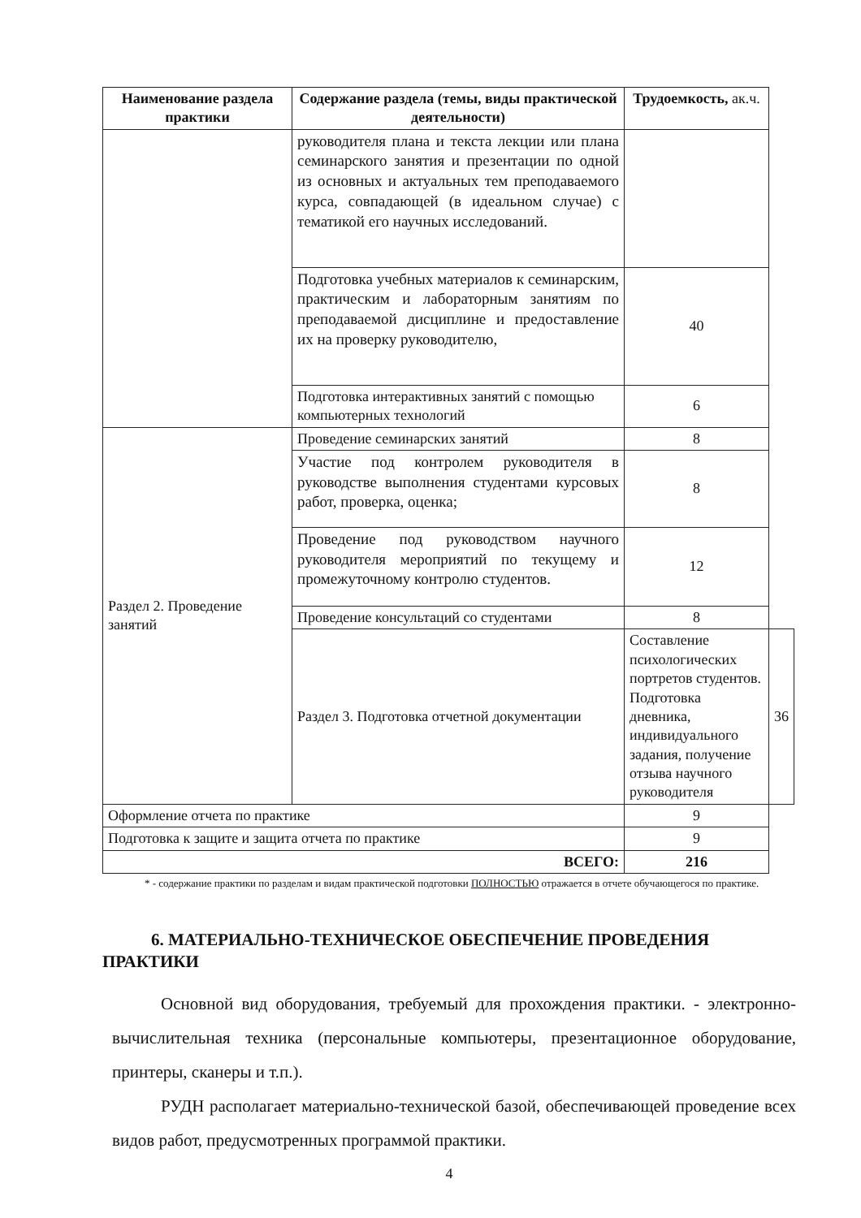| Наименование раздела практики | Содержание раздела (темы, виды практической деятельности) | Трудоемкость, ак.ч. | |
| --- | --- | --- | --- |
| | руководителя плана и текста лекции или плана семинарского занятия и презентации по одной из основных и актуальных тем преподаваемого курса, совпадающей (в идеальном случае) с тематикой его научных исследований. | | |
| | Подготовка учебных материалов к семинарским, практическим и лабораторным занятиям по преподаваемой дисциплине и предоставление их на проверку руководителю, | 40 | |
| | Подготовка интерактивных занятий с помощью компьютерных технологий | 6 | |
| Раздел 2. Проведение занятий | Проведение семинарских занятий | 8 | |
| | Участие под контролем руководителя в руководстве выполнения студентами курсовых работ, проверка, оценка; | 8 | |
| | Проведение под руководством научного руководителя мероприятий по текущему и промежуточному контролю студентов. | 12 | |
| | Проведение консультаций со студентами | 8 | |
| | Раздел 3. Подготовка отчетной документации | Составление психологических портретов студентов. Подготовка дневника, индивидуального задания, получение отзыва научного руководителя | 36 |
| Оформление отчета по практике | | 9 | |
| Подготовка к защите и защита отчета по практике | | 9 | |
| ВСЕГО: | | 216 | |
* - содержание практики по разделам и видам практической подготовки ПОЛНОСТЬЮ отражается в отчете обучающегося по практике.
6. МАТЕРИАЛЬНО-ТЕХНИЧЕСКОЕ ОБЕСПЕЧЕНИЕ ПРОВЕДЕНИЯ ПРАКТИКИ
Основной вид оборудования, требуемый для прохождения практики. - электронно- вычислительная техника (персональные компьютеры, презентационное оборудование, принтеры, сканеры и т.п.).
РУДН располагает материально-технической базой, обеспечивающей проведение всех видов работ, предусмотренных программой практики.
4